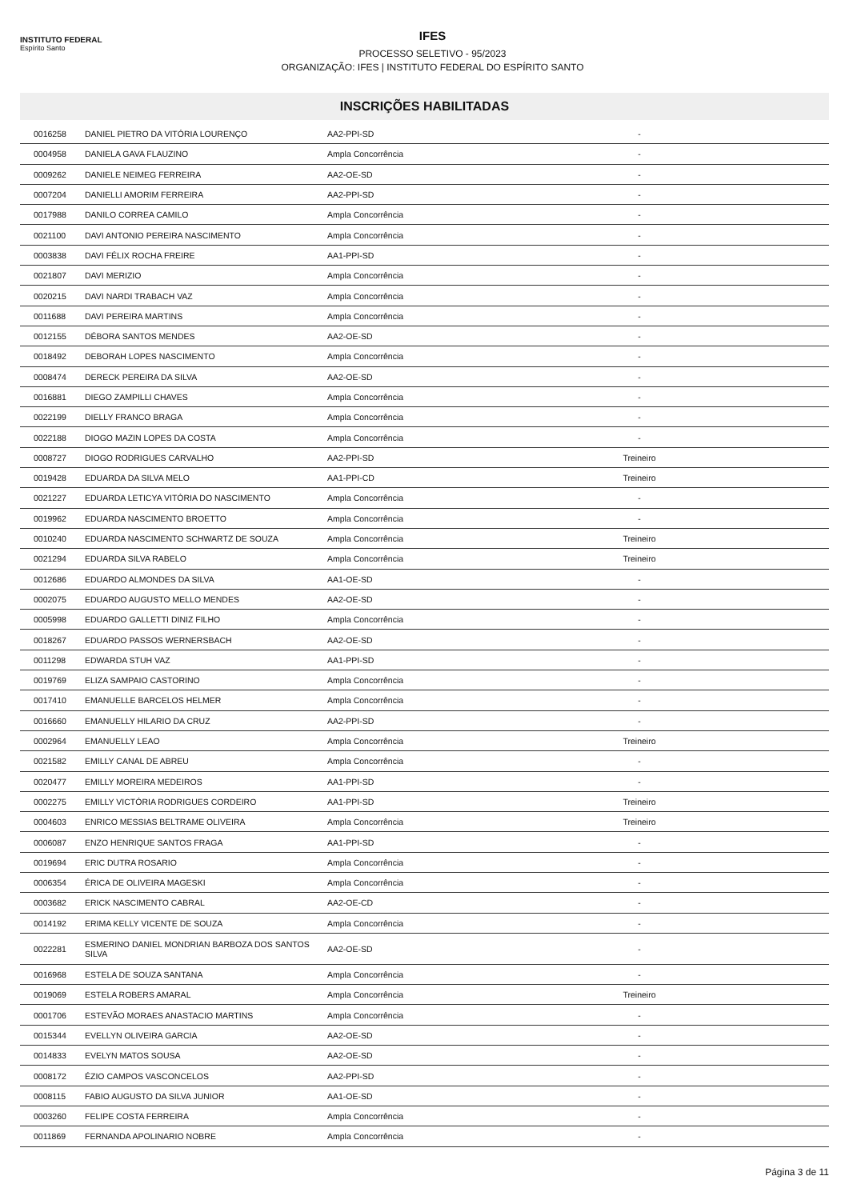INSTITUTO FEDERAL
Espírito Santo
IFES
PROCESSO SELETIVO - 95/2023
ORGANIZAÇÃO: IFES | INSTITUTO FEDERAL DO ESPÍRITO SANTO
INSCRIÇÕES HABILITADAS
| 0016258 | DANIEL PIETRO DA VITÓRIA LOURENÇO | AA2-PPI-SD | - | |
| 0004958 | DANIELA GAVA FLAUZINO | Ampla Concorrência | - | |
| 0009262 | DANIELE NEIMEG FERREIRA | AA2-OE-SD | - | |
| 0007204 | DANIELLI AMORIM FERREIRA | AA2-PPI-SD | - | |
| 0017988 | DANILO CORREA CAMILO | Ampla Concorrência | - | |
| 0021100 | DAVI ANTONIO PEREIRA NASCIMENTO | Ampla Concorrência | - | |
| 0003838 | DAVI FÉLIX ROCHA FREIRE | AA1-PPI-SD | - | |
| 0021807 | DAVI MERIZIO | Ampla Concorrência | - | |
| 0020215 | DAVI NARDI TRABACH VAZ | Ampla Concorrência | - | |
| 0011688 | DAVI PEREIRA MARTINS | Ampla Concorrência | - | |
| 0012155 | DÉBORA SANTOS MENDES | AA2-OE-SD | - | |
| 0018492 | DEBORAH LOPES NASCIMENTO | Ampla Concorrência | - | |
| 0008474 | DERECK PEREIRA DA SILVA | AA2-OE-SD | - | |
| 0016881 | DIEGO ZAMPILLI CHAVES | Ampla Concorrência | - | |
| 0022199 | DIELLY FRANCO BRAGA | Ampla Concorrência | - | |
| 0022188 | DIOGO MAZIN LOPES DA COSTA | Ampla Concorrência | - | |
| 0008727 | DIOGO RODRIGUES CARVALHO | AA2-PPI-SD | Treineiro | |
| 0019428 | EDUARDA DA SILVA MELO | AA1-PPI-CD | Treineiro | |
| 0021227 | EDUARDA LETICYA VITÓRIA DO NASCIMENTO | Ampla Concorrência | - | |
| 0019962 | EDUARDA NASCIMENTO BROETTO | Ampla Concorrência | - | |
| 0010240 | EDUARDA NASCIMENTO SCHWARTZ DE SOUZA | Ampla Concorrência | Treineiro | |
| 0021294 | EDUARDA SILVA RABELO | Ampla Concorrência | Treineiro | |
| 0012686 | EDUARDO ALMONDES DA SILVA | AA1-OE-SD | - | |
| 0002075 | EDUARDO AUGUSTO MELLO MENDES | AA2-OE-SD | - | |
| 0005998 | EDUARDO GALLETTI DINIZ FILHO | Ampla Concorrência | - | |
| 0018267 | EDUARDO PASSOS WERNERSBACH | AA2-OE-SD | - | |
| 0011298 | EDWARDA STUH VAZ | AA1-PPI-SD | - | |
| 0019769 | ELIZA SAMPAIO CASTORINO | Ampla Concorrência | - | |
| 0017410 | EMANUELLE BARCELOS HELMER | Ampla Concorrência | - | |
| 0016660 | EMANUELLY HILARIO DA CRUZ | AA2-PPI-SD | - | |
| 0002964 | EMANUELLY LEAO | Ampla Concorrência | Treineiro | |
| 0021582 | EMILLY CANAL DE ABREU | Ampla Concorrência | - | |
| 0020477 | EMILLY MOREIRA MEDEIROS | AA1-PPI-SD | - | |
| 0002275 | EMILLY VICTÓRIA RODRIGUES CORDEIRO | AA1-PPI-SD | Treineiro | |
| 0004603 | ENRICO MESSIAS BELTRAME OLIVEIRA | Ampla Concorrência | Treineiro | |
| 0006087 | ENZO HENRIQUE SANTOS FRAGA | AA1-PPI-SD | - | |
| 0019694 | ERIC DUTRA ROSARIO | Ampla Concorrência | - | |
| 0006354 | ÉRICA DE OLIVEIRA MAGESKI | Ampla Concorrência | - | |
| 0003682 | ERICK NASCIMENTO CABRAL | AA2-OE-CD | - | |
| 0014192 | ERIMA KELLY VICENTE DE SOUZA | Ampla Concorrência | - | |
| 0022281 | ESMERINO DANIEL MONDRIAN BARBOZA DOS SANTOS SILVA | AA2-OE-SD | - | |
| 0016968 | ESTELA DE SOUZA SANTANA | Ampla Concorrência | - | |
| 0019069 | ESTELA ROBERS AMARAL | Ampla Concorrência | Treineiro | |
| 0001706 | ESTEVÃO MORAES ANASTACIO MARTINS | Ampla Concorrência | - | |
| 0015344 | EVELLYN OLIVEIRA GARCIA | AA2-OE-SD | - | |
| 0014833 | EVELYN MATOS SOUSA | AA2-OE-SD | - | |
| 0008172 | ÉZIO CAMPOS VASCONCELOS | AA2-PPI-SD | - | |
| 0008115 | FABIO AUGUSTO DA SILVA JUNIOR | AA1-OE-SD | - | |
| 0003260 | FELIPE COSTA FERREIRA | Ampla Concorrência | - | |
| 0011869 | FERNANDA APOLINARIO NOBRE | Ampla Concorrência | - | |
Página 3 de 11